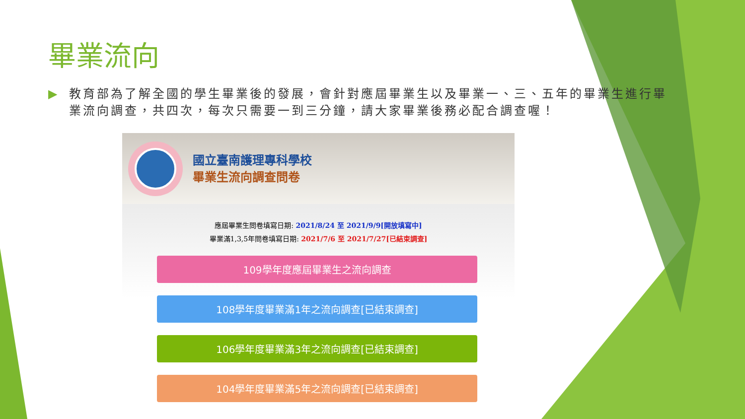畢業流向
▶ 教育部為了解全國的學生畢業後的發展，會針對應屆畢業生以及畢業一、三、五年的畢業生進行畢業流向調查，共四次，每次只需要一到三分鐘，請大家畢業後務必配合調查喔！
國立臺南護理專科學校
畢業生流向調查問卷
應屆畢業生問卷填寫日期: 2021/8/24 至 2021/9/9[開放填寫中]
畢業滿1,3,5年問卷填寫日期: 2021/7/6 至 2021/7/27[已結束調查]
109學年度應屆畢業生之流向調查
108學年度畢業滿1年之流向調查[已結束調查]
106學年度畢業滿3年之流向調查[已結束調查]
104學年度畢業滿5年之流向調查[已結束調查]